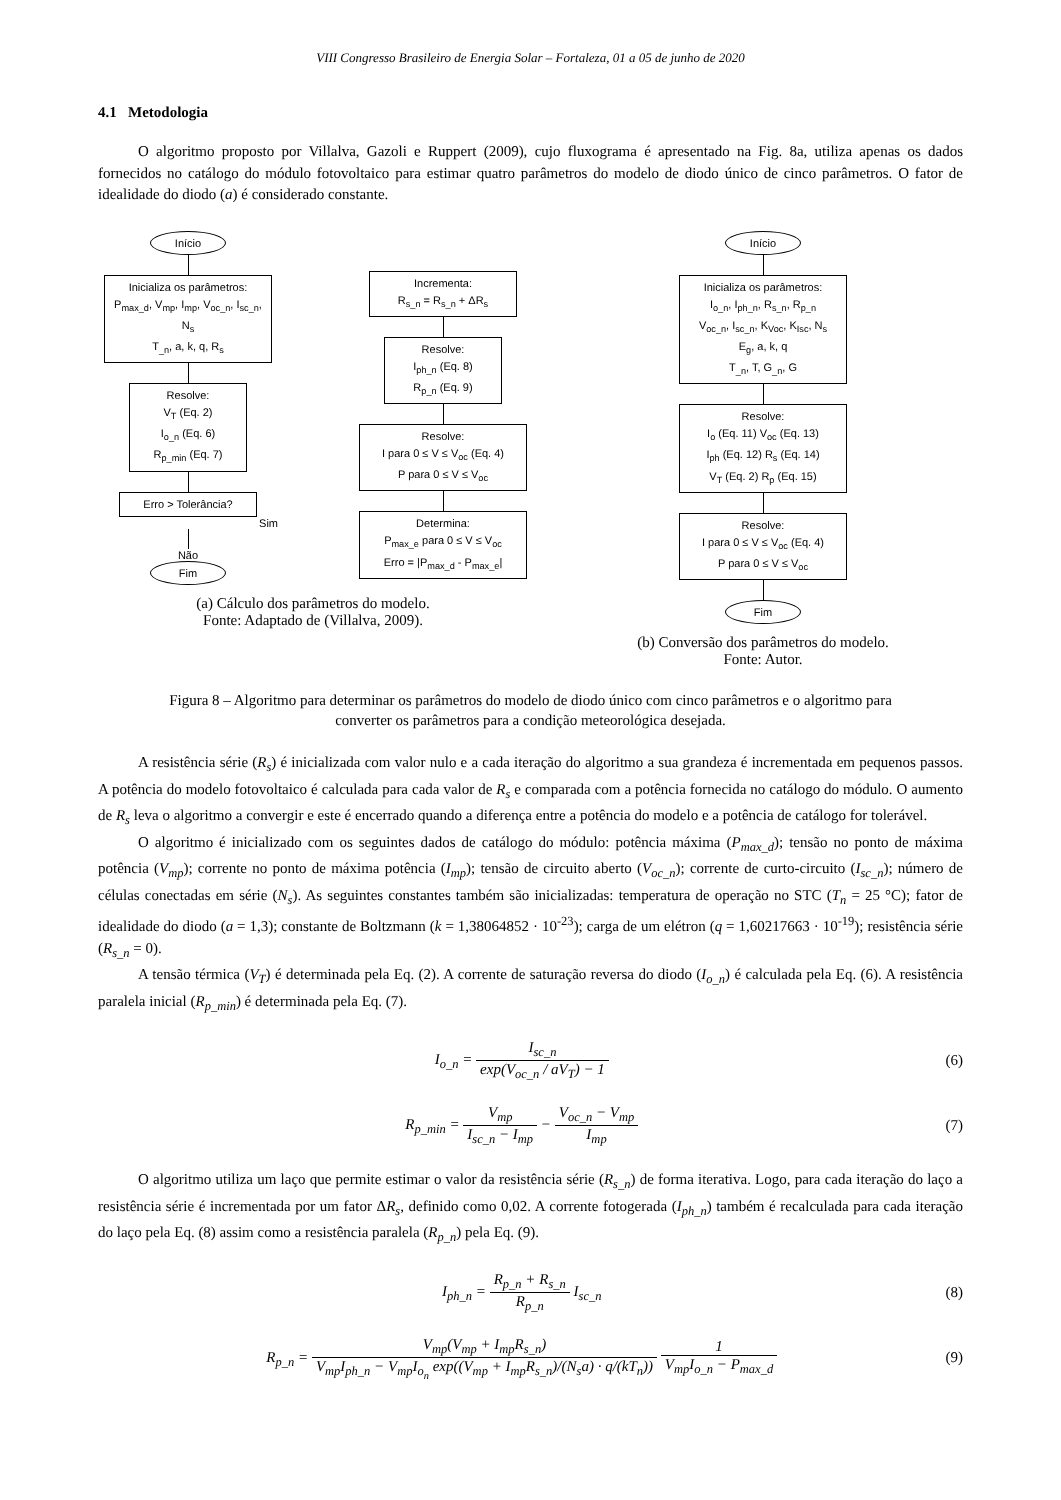VIII Congresso Brasileiro de Energia Solar – Fortaleza, 01 a 05 de junho de 2020
4.1 Metodologia
O algoritmo proposto por Villalva, Gazoli e Ruppert (2009), cujo fluxograma é apresentado na Fig. 8a, utiliza apenas os dados fornecidos no catálogo do módulo fotovoltaico para estimar quatro parâmetros do modelo de diodo único de cinco parâmetros. O fator de idealidade do diodo (a) é considerado constante.
Início
Inicializa os parâmetros:
P<sub>max_d</sub>, V<sub>mp</sub>, I<sub>mp</sub>, V<sub>oc_n</sub>, I<sub>sc_n</sub>, N<sub>s</sub>
T<sub>_n</sub>, a, k, q, R<sub>s</sub>
Resolve:
V<sub>T</sub> (Eq. 2)
I<sub>o_n</sub> (Eq. 6)
R<sub>p_min</sub> (Eq. 7)
Erro > Tolerância?
Sim
Não
Fim
Incrementa:
R<sub>s_n</sub> = R<sub>s_n</sub> + ΔR<sub>s</sub>
Resolve:
I<sub>ph_n</sub> (Eq. 8)
R<sub>p_n</sub> (Eq. 9)
Resolve:
I para 0 ≤ V ≤ V<sub>oc</sub> (Eq. 4)
P para 0 ≤ V ≤ V<sub>oc</sub>
Determina:
P<sub>max_e</sub> para 0 ≤ V ≤ V<sub>oc</sub>
Erro = |P<sub>max_d</sub> - P<sub>max_e</sub>|
(a) Cálculo dos parâmetros do modelo.
Fonte: Adaptado de (Villalva, 2009).
Início
Inicializa os parâmetros:
I<sub>o_n</sub>, I<sub>ph_n</sub>, R<sub>s_n</sub>, R<sub>p_n</sub>
V<sub>oc_n</sub>, I<sub>sc_n</sub>, K<sub>Voc</sub>, K<sub>Isc</sub>, N<sub>s</sub>
E<sub>g</sub>, a, k, q
T<sub>_n</sub>, T, G<sub>_n</sub>, G
Resolve:
I<sub>o</sub> (Eq. 11) V<sub>oc</sub> (Eq. 13)
I<sub>ph</sub> (Eq. 12) R<sub>s</sub> (Eq. 14)
V<sub>T</sub> (Eq. 2) R<sub>p</sub> (Eq. 15)
Resolve:
I para 0 ≤ V ≤ V<sub>oc</sub> (Eq. 4)
P para 0 ≤ V ≤ V<sub>oc</sub>
Fim
(b) Conversão dos parâmetros do modelo.
Fonte: Autor.
Figura 8 – Algoritmo para determinar os parâmetros do modelo de diodo único com cinco parâmetros e o algoritmo para converter os parâmetros para a condição meteorológica desejada.
A resistência série (R<sub>s</sub>) é inicializada com valor nulo e a cada iteração do algoritmo a sua grandeza é incrementada em pequenos passos. A potência do modelo fotovoltaico é calculada para cada valor de R<sub>s</sub> e comparada com a potência fornecida no catálogo do módulo. O aumento de R<sub>s</sub> leva o algoritmo a convergir e este é encerrado quando a diferença entre a potência do modelo e a potência de catálogo for tolerável.
O algoritmo é inicializado com os seguintes dados de catálogo do módulo: potência máxima (P<sub>max_d</sub>); tensão no ponto de máxima potência (V<sub>mp</sub>); corrente no ponto de máxima potência (I<sub>mp</sub>); tensão de circuito aberto (V<sub>oc_n</sub>); corrente de curto-circuito (I<sub>sc_n</sub>); número de células conectadas em série (N<sub>s</sub>). As seguintes constantes também são inicializadas: temperatura de operação no STC (T<sub>n</sub> = 25 °C); fator de idealidade do diodo (a = 1,3); constante de Boltzmann (k = 1,38064852 · 10<sup>-23</sup>); carga de um elétron (q = 1,60217663 · 10<sup>-19</sup>); resistência série (R<sub>s_n</sub> = 0).
A tensão térmica (V<sub>T</sub>) é determinada pela Eq. (2). A corrente de saturação reversa do diodo (I<sub>o_n</sub>) é calculada pela Eq. (6). A resistência paralela inicial (R<sub>p_min</sub>) é determinada pela Eq. (7).
I<sub>o_n</sub> = I<sub>sc_n</sub> exp(V<sub>oc_n</sub> / aV<sub>T</sub>) − 1
(6)
R<sub>p_min</sub> = V<sub>mp</sub> I<sub>sc_n</sub> − I<sub>mp</sub> − V<sub>oc_n</sub> − V<sub>mp</sub> I<sub>mp</sub>
(7)
O algoritmo utiliza um laço que permite estimar o valor da resistência série (R<sub>s_n</sub>) de forma iterativa. Logo, para cada iteração do laço a resistência série é incrementada por um fator ΔR<sub>s</sub>, definido como 0,02. A corrente fotogerada (I<sub>ph_n</sub>) também é recalculada para cada iteração do laço pela Eq. (8) assim como a resistência paralela (R<sub>p_n</sub>) pela Eq. (9).
I<sub>ph_n</sub> = R<sub>p_n</sub> + R<sub>s_n</sub> R<sub>p_n</sub> I<sub>sc_n</sub> (8)
R<sub>p_n</sub> = V<sub>mp</sub>(V<sub>mp</sub> + I<sub>mp</sub>R<sub>s_n</sub>) V<sub>mp</sub>I<sub>ph_n</sub> − V<sub>mp</sub>I<sub>o<sub>n</sub></sub> exp((V<sub>mp</sub> + I<sub>mp</sub>R<sub>s_n</sub>)/(N<sub>s</sub>a) · q/(kT<sub>n</sub>)) 1 V<sub>mp</sub>I<sub>o_n</sub> − P<sub>max_d</sub>
(9)